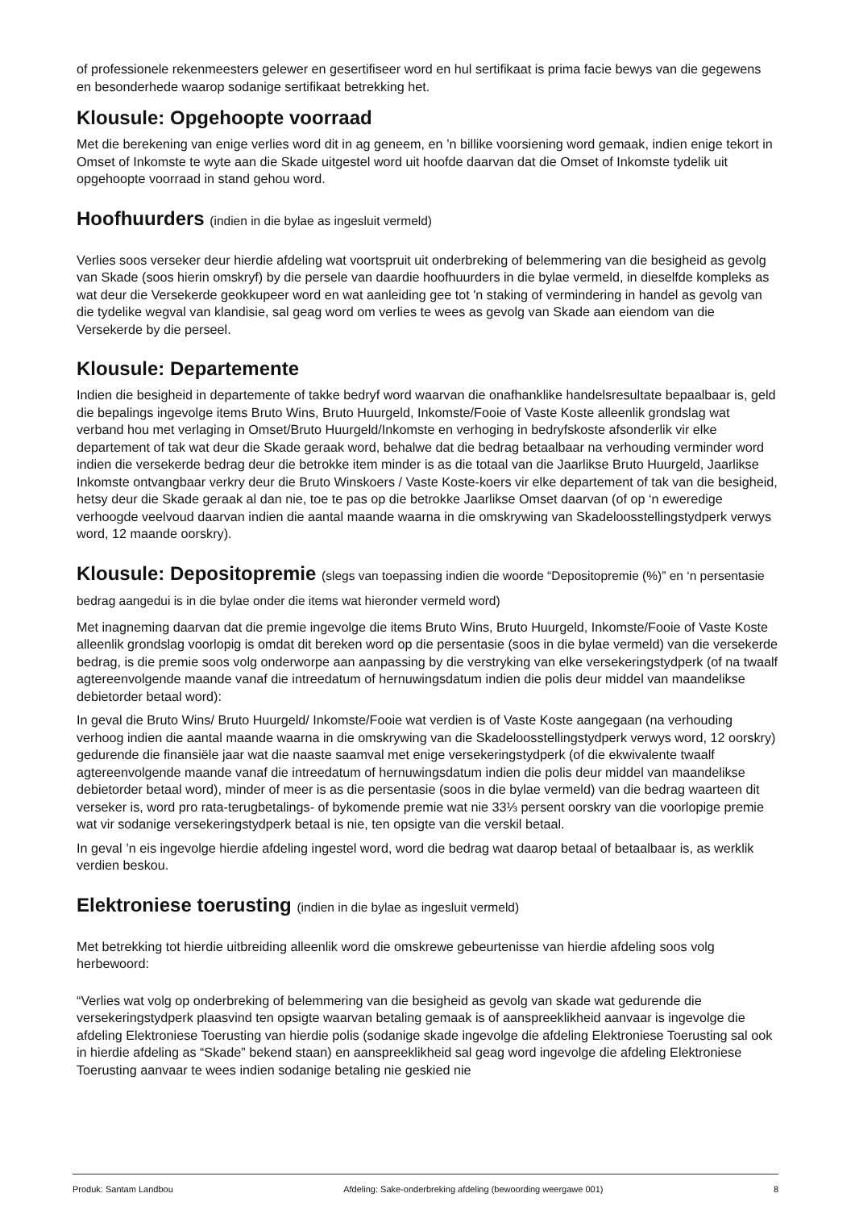of professionele rekenmeesters gelewer en gesertifiseer word en hul sertifikaat is prima facie bewys van die gegewens en besonderhede waarop sodanige sertifikaat betrekking het.
Klousule: Opgehoopte voorraad
Met die berekening van enige verlies word dit in ag geneem, en ’n billike voorsiening word gemaak, indien enige tekort in Omset of Inkomste te wyte aan die Skade uitgestel word uit hoofde daarvan dat die Omset of Inkomste tydelik uit opgehoopte voorraad in stand gehou word.
Hoofhuurders (indien in die bylae as ingesluit vermeld)
Verlies soos verseker deur hierdie afdeling wat voortspruit uit onderbreking of belemmering van die besigheid as gevolg van Skade (soos hierin omskryf) by die persele van daardie hoofhuurders in die bylae vermeld, in dieselfde kompleks as wat deur die Versekerde geokkupeer word en wat aanleiding gee tot 'n staking of vermindering in handel as gevolg van die tydelike wegval van klandisie, sal geag word om verlies te wees as gevolg van Skade aan eiendom van die Versekerde by die perseel.
Klousule: Departemente
Indien die besigheid in departemente of takke bedryf word waarvan die onafhanklike handelsresultate bepaalbaar is, geld die bepalings ingevolge items Bruto Wins, Bruto Huurgeld, Inkomste/Fooie of Vaste Koste alleenlik grondslag wat verband hou met verlaging in Omset/Bruto Huurgeld/Inkomste en verhoging in bedryfskoste afsonderlik vir elke departement of tak wat deur die Skade geraak word, behalwe dat die bedrag betaalbaar na verhouding verminder word indien die versekerde bedrag deur die betrokke item minder is as die totaal van die Jaarlikse Bruto Huurgeld, Jaarlikse Inkomste ontvangbaar verkry deur die Bruto Winskoers / Vaste Koste-koers vir elke departement of tak van die besigheid, hetsy deur die Skade geraak al dan nie, toe te pas op die betrokke Jaarlikse Omset daarvan (of op ‘n eweredige verhoogde veelvoud daarvan indien die aantal maande waarna in die omskrywing van Skadeloosstellingstydperk verwys word, 12 maande oorskry).
Klousule: Depositopremie (slegs van toepassing indien die woorde “Depositopremie (%)” en ‘n persentasie bedrag aangedui is in die bylae onder die items wat hieronder vermeld word)
Met inagneming daarvan dat die premie ingevolge die items Bruto Wins, Bruto Huurgeld, Inkomste/Fooie of Vaste Koste alleenlik grondslag voorlopig is omdat dit bereken word op die persentasie (soos in die bylae vermeld) van die versekerde bedrag, is die premie soos volg onderworpe aan aanpassing by die verstryking van elke versekeringstydperk (of na twaalf agtereenvolgende maande vanaf die intreedatum of hernuwingsdatum indien die polis deur middel van maandelikse debietorder betaal word):
In geval die Bruto Wins/ Bruto Huurgeld/ Inkomste/Fooie wat verdien is of Vaste Koste aangegaan (na verhouding verhoog indien die aantal maande waarna in die omskrywing van die Skadeloosstellingstydperk verwys word, 12 oorskry) gedurende die finansiële jaar wat die naaste saamval met enige versekeringstydperk (of die ekwivalente twaalf agtereenvolgende maande vanaf die intreedatum of hernuwingsdatum indien die polis deur middel van maandelikse debietorder betaal word), minder of meer is as die persentasie (soos in die bylae vermeld) van die bedrag waarteen dit verseker is, word pro rata-terugbetalings- of bykomende premie wat nie 33⅓ persent oorskry van die voorlopige premie wat vir sodanige versekeringstydperk betaal is nie, ten opsigte van die verskil betaal.
In geval ’n eis ingevolge hierdie afdeling ingestel word, word die bedrag wat daarop betaal of betaalbaar is, as werklik verdien beskou.
Elektroniese toerusting (indien in die bylae as ingesluit vermeld)
Met betrekking tot hierdie uitbreiding alleenlik word die omskrewe gebeurtenisse van hierdie afdeling soos volg herbewoord:
“Verlies wat volg op onderbreking of belemmering van die besigheid as gevolg van skade wat gedurende die versekeringstydperk plaasvind ten opsigte waarvan betaling gemaak is of aanspreeklikheid aanvaar is ingevolge die afdeling Elektroniese Toerusting van hierdie polis (sodanige skade ingevolge die afdeling Elektroniese Toerusting sal ook in hierdie afdeling as “Skade” bekend staan) en aanspreeklikheid sal geag word ingevolge die afdeling Elektroniese Toerusting aanvaar te wees indien sodanige betaling nie geskied nie
Produk: Santam Landbou Afdeling: Sake-onderbreking afdeling (bewoording weergawe 001) 8